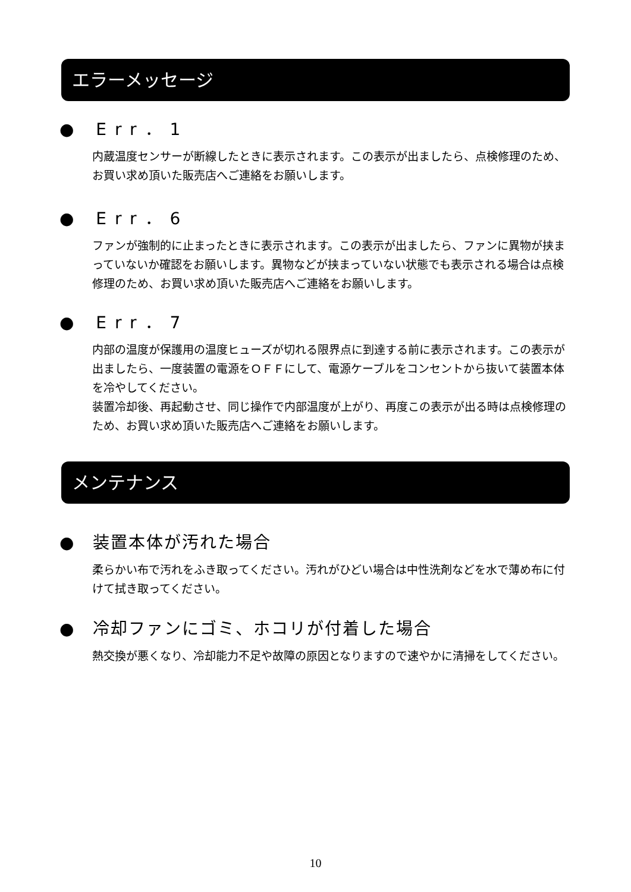エラーメッセージ
● Err．1
内蔵温度センサーが断線したときに表示されます。この表示が出ましたら、点検修理のため、お買い求め頂いた販売店へご連絡をお願いします。
● Err．6
ファンが強制的に止まったときに表示されます。この表示が出ましたら、ファンに異物が挟まっていないか確認をお願いします。異物などが挟まっていない状態でも表示される場合は点検修理のため、お買い求め頂いた販売店へご連絡をお願いします。
● Err．7
内部の温度が保護用の温度ヒューズが切れる限界点に到達する前に表示されます。この表示が出ましたら、一度装置の電源をＯＦＦにして、電源ケーブルをコンセントから抜いて装置本体を冷やしてください。
装置冷却後、再起動させ、同じ操作で内部温度が上がり、再度この表示が出る時は点検修理のため、お買い求め頂いた販売店へご連絡をお願いします。
メンテナンス
●　装置本体が汚れた場合
柔らかい布で汚れをふき取ってください。汚れがひどい場合は中性洗剤などを水で薄め布に付けて拭き取ってください。
●　冷却ファンにゴミ、ホコリが付着した場合
熱交換が悪くなり、冷却能力不足や故障の原因となりますので速やかに清掃をしてください。
10